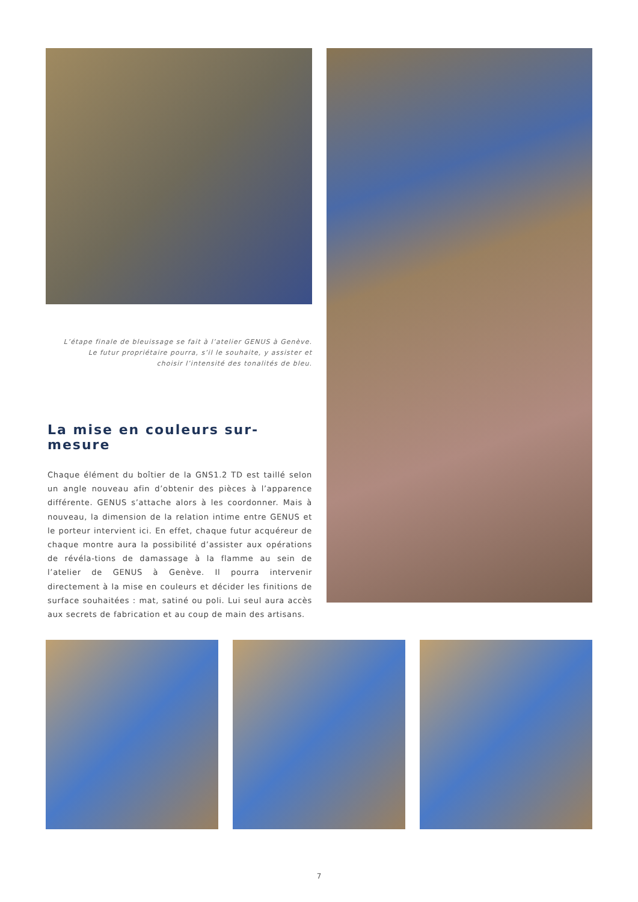L’étape finale de bleuissage se fait à l’atelier GENUS à Genève.
Le futur propriétaire pourra, s’il le souhaite, y assister et
choisir l’intensité des tonalités de bleu.
La mise en couleurs sur-mesure
Chaque élément du boîtier de la GNS1.2 TD est taillé selon un angle nouveau afin d’obtenir des pièces à l’apparence différente. GENUS s’attache alors à les coordonner. Mais à nouveau, la dimension de la relation intime entre GENUS et le porteur intervient ici. En effet, chaque futur acquéreur de chaque montre aura la possibilité d’assister aux opérations de révéla-tions de damassage à la flamme au sein de l’atelier de GENUS à Genève. Il pourra intervenir directement à la mise en couleurs et décider les finitions de surface souhaitées : mat, satiné ou poli. Lui seul aura accès aux secrets de fabrication et au coup de main des artisans.
7